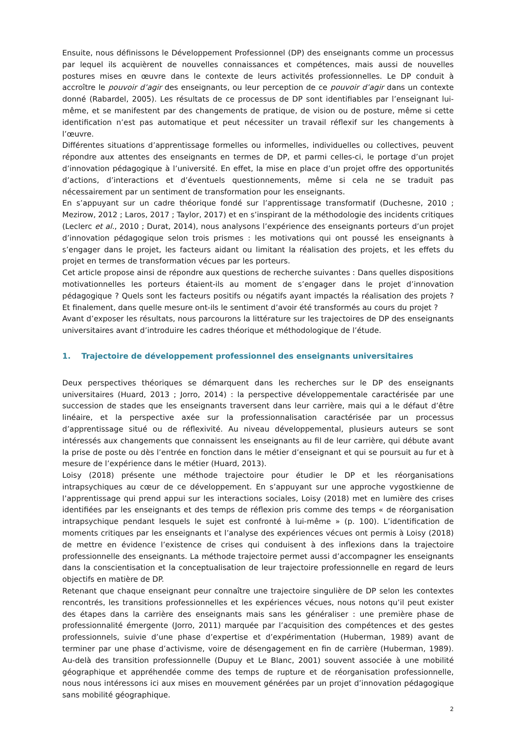Ensuite, nous définissons le Développement Professionnel (DP) des enseignants comme un processus par lequel ils acquièrent de nouvelles connaissances et compétences, mais aussi de nouvelles postures mises en œuvre dans le contexte de leurs activités professionnelles. Le DP conduit à accroître le pouvoir d’agir des enseignants, ou leur perception de ce pouvoir d’agir dans un contexte donné (Rabardel, 2005). Les résultats de ce processus de DP sont identifiables par l’enseignant lui-même, et se manifestent par des changements de pratique, de vision ou de posture, même si cette identification n’est pas automatique et peut nécessiter un travail réflexif sur les changements à l’œuvre.
Différentes situations d’apprentissage formelles ou informelles, individuelles ou collectives, peuvent répondre aux attentes des enseignants en termes de DP, et parmi celles-ci, le portage d’un projet d’innovation pédagogique à l’université. En effet, la mise en place d’un projet offre des opportunités d’actions, d’interactions et d’éventuels questionnements, même si cela ne se traduit pas nécessairement par un sentiment de transformation pour les enseignants.
En s’appuyant sur un cadre théorique fondé sur l’apprentissage transformatif (Duchesne, 2010 ; Mezirow, 2012 ; Laros, 2017 ; Taylor, 2017) et en s’inspirant de la méthodologie des incidents critiques (Leclerc et al., 2010 ; Durat, 2014), nous analysons l’expérience des enseignants porteurs d’un projet d’innovation pédagogique selon trois prismes : les motivations qui ont poussé les enseignants à s’engager dans le projet, les facteurs aidant ou limitant la réalisation des projets, et les effets du projet en termes de transformation vécues par les porteurs.
Cet article propose ainsi de répondre aux questions de recherche suivantes : Dans quelles dispositions motivationnelles les porteurs étaient-ils au moment de s’engager dans le projet d’innovation pédagogique ? Quels sont les facteurs positifs ou négatifs ayant impactés la réalisation des projets ? Et finalement, dans quelle mesure ont-ils le sentiment d’avoir été transformés au cours du projet ?
Avant d’exposer les résultats, nous parcourons la littérature sur les trajectoires de DP des enseignants universitaires avant d’introduire les cadres théorique et méthodologique de l’étude.
1. Trajectoire de développement professionnel des enseignants universitaires
Deux perspectives théoriques se démarquent dans les recherches sur le DP des enseignants universitaires (Huard, 2013 ; Jorro, 2014) : la perspective développementale caractérisée par une succession de stades que les enseignants traversent dans leur carrière, mais qui a le défaut d’être linéaire, et la perspective axée sur la professionnalisation caractérisée par un processus d’apprentissage situé ou de réflexivité. Au niveau développemental, plusieurs auteurs se sont intéressés aux changements que connaissent les enseignants au fil de leur carrière, qui débute avant la prise de poste ou dès l’entrée en fonction dans le métier d’enseignant et qui se poursuit au fur et à mesure de l’expérience dans le métier (Huard, 2013).
Loisy (2018) présente une méthode trajectoire pour étudier le DP et les réorganisations intrapsychiques au cœur de ce développement. En s’appuyant sur une approche vygostkienne de l’apprentissage qui prend appui sur les interactions sociales, Loisy (2018) met en lumière des crises identifiées par les enseignants et des temps de réflexion pris comme des temps « de réorganisation intrapsychique pendant lesquels le sujet est confronté à lui-même » (p. 100). L’identification de moments critiques par les enseignants et l’analyse des expériences vécues ont permis à Loisy (2018) de mettre en évidence l’existence de crises qui conduisent à des inflexions dans la trajectoire professionnelle des enseignants. La méthode trajectoire permet aussi d’accompagner les enseignants dans la conscientisation et la conceptualisation de leur trajectoire professionnelle en regard de leurs objectifs en matière de DP.
Retenant que chaque enseignant peur connaître une trajectoire singulière de DP selon les contextes rencontrés, les transitions professionnelles et les expériences vécues, nous notons qu’il peut exister des étapes dans la carrière des enseignants mais sans les généraliser : une première phase de professionnalité émergente (Jorro, 2011) marquée par l’acquisition des compétences et des gestes professionnels, suivie d’une phase d’expertise et d’expérimentation (Huberman, 1989) avant de terminer par une phase d’activisme, voire de désengagement en fin de carrière (Huberman, 1989). Au-delà des transition professionnelle (Dupuy et Le Blanc, 2001) souvent associée à une mobilité géographique et appréhendée comme des temps de rupture et de réorganisation professionnelle, nous nous intéressons ici aux mises en mouvement générées par un projet d’innovation pédagogique sans mobilité géographique.
2